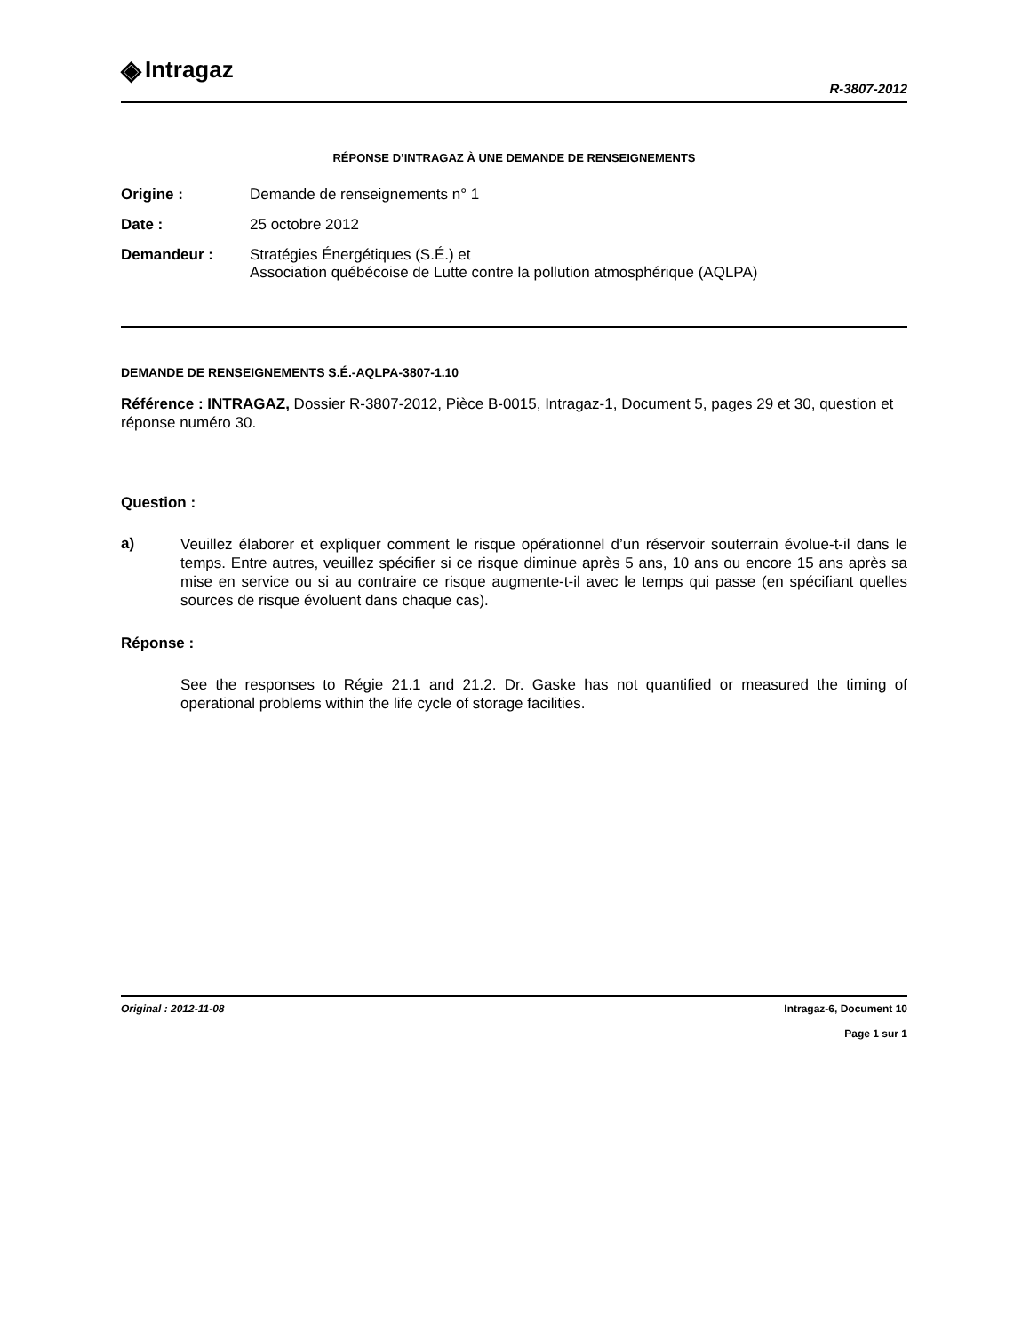◈ Intragaz
R-3807-2012
RÉPONSE D’INTRAGAZ À UNE DEMANDE DE RENSEIGNEMENTS
Origine : Demande de renseignements n° 1
Date : 25 octobre 2012
Demandeur : Stratégies Énergétiques (S.É.) et
Association québécoise de Lutte contre la pollution atmosphérique (AQLPA)
DEMANDE DE RENSEIGNEMENTS S.É.-AQLPA-3807-1.10
Référence : INTRAGAZ, Dossier R-3807-2012, Pièce B-0015, Intragaz-1, Document 5, pages 29 et 30, question et réponse numéro 30.
Question :
a)
Veuillez élaborer et expliquer comment le risque opérationnel d’un réservoir souterrain évolue-t-il dans le temps. Entre autres, veuillez spécifier si ce risque diminue après 5 ans, 10 ans ou encore 15 ans après sa mise en service ou si au contraire ce risque augmente-t-il avec le temps qui passe (en spécifiant quelles sources de risque évoluent dans chaque cas).
Réponse :
See the responses to Régie 21.1 and 21.2. Dr. Gaske has not quantified or measured the timing of operational problems within the life cycle of storage facilities.
Original : 2012-11-08 Intragaz-6, Document 10
Page 1 sur 1